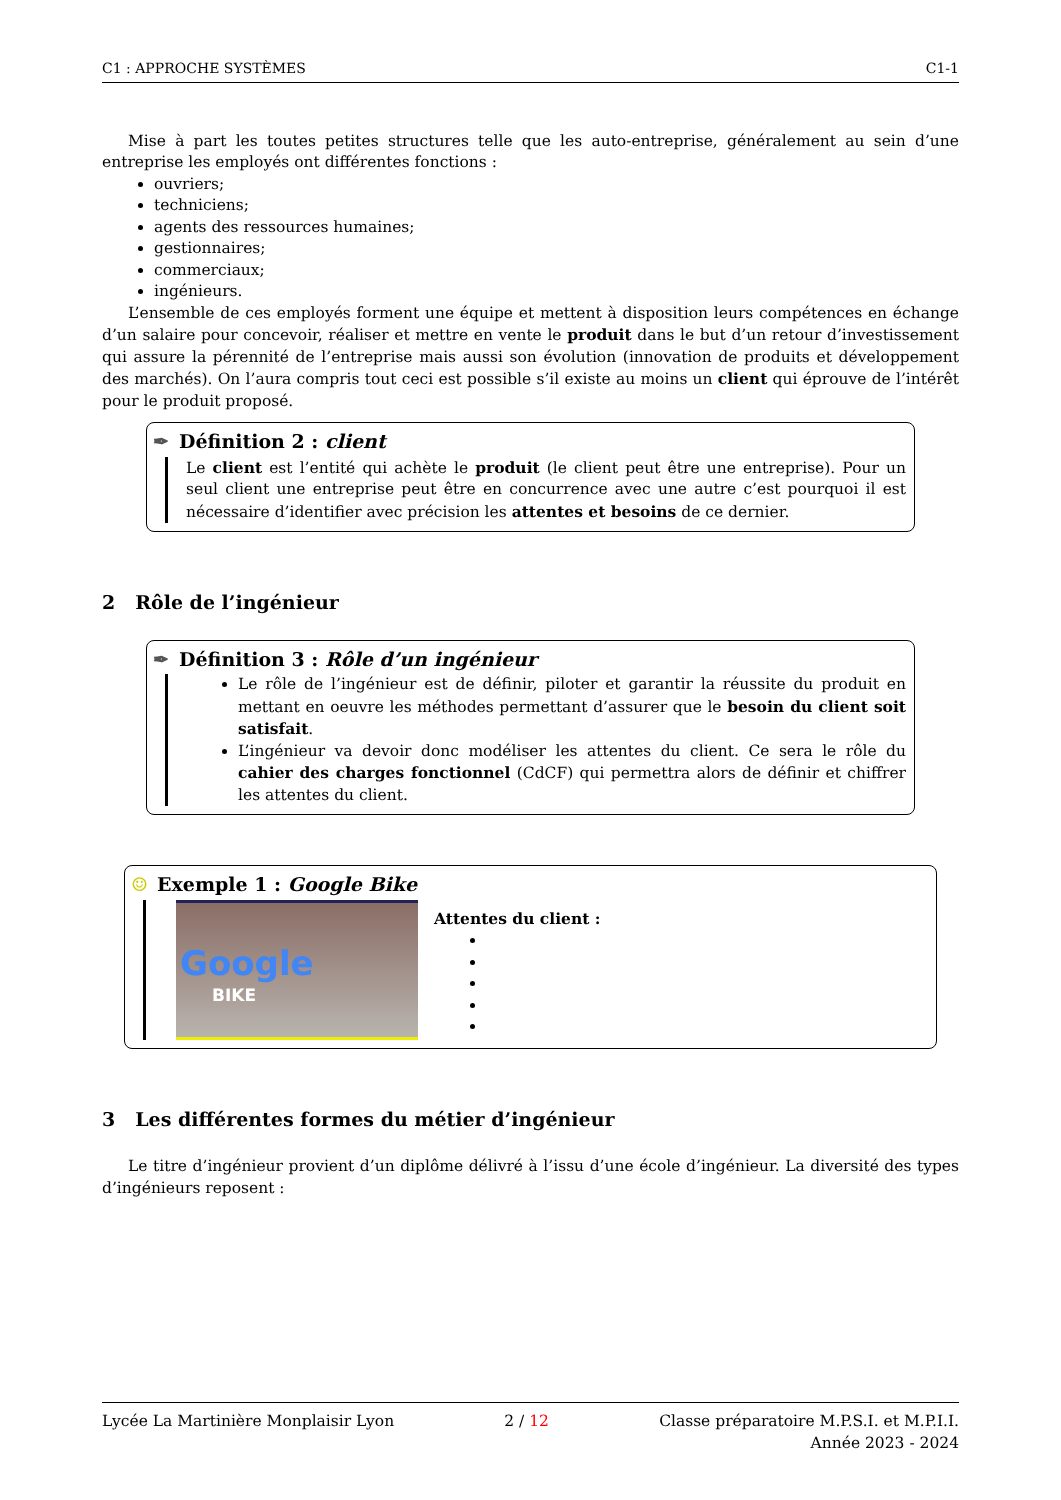C1 : APPROCHE SYSTÈMES C1-1
Mise à part les toutes petites structures telle que les auto-entreprise, généralement au sein d’une entreprise les employés ont différentes fonctions :
ouvriers;
techniciens;
agents des ressources humaines;
gestionnaires;
commerciaux;
ingénieurs.
L’ensemble de ces employés forment une équipe et mettent à disposition leurs compétences en échange d’un salaire pour concevoir, réaliser et mettre en vente le produit dans le but d’un retour d’investissement qui assure la pérennité de l’entreprise mais aussi son évolution (innovation de produits et développement des marchés). On l’aura compris tout ceci est possible s’il existe au moins un client qui éprouve de l’intérêt pour le produit proposé.
✒ Définition 2 : client
Le client est l’entité qui achète le produit (le client peut être une entreprise). Pour un seul client une entreprise peut être en concurrence avec une autre c’est pourquoi il est nécessaire d’identifier avec précision les attentes et besoins de ce dernier.
2 Rôle de l’ingénieur
✒ Définition 3 : Rôle d’un ingénieur
Le rôle de l’ingénieur est de définir, piloter et garantir la réussite du produit en mettant en oeuvre les méthodes permettant d’assurer que le besoin du client soit satisfait.
L’ingénieur va devoir donc modéliser les attentes du client. Ce sera le rôle du cahier des charges fonctionnel (CdCF) qui permettra alors de définir et chiffrer les attentes du client.
☺ Exemple 1 : Google Bike
Google
BIKE
Attentes du client :
3 Les différentes formes du métier d’ingénieur
Le titre d’ingénieur provient d’un diplôme délivré à l’issu d’une école d’ingénieur. La diversité des types d’ingénieurs reposent :
Lycée La Martinière Monplaisir Lyon 2 / 12 Classe préparatoire M.P.S.I. et M.P.I.I.
Année 2023 - 2024